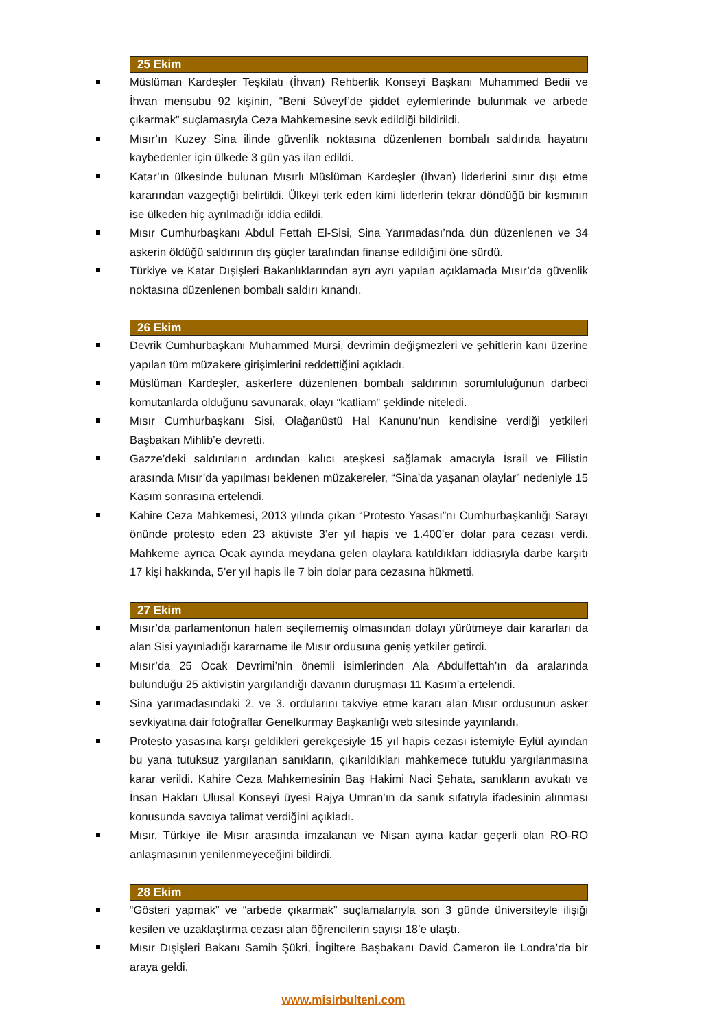25 Ekim
Müslüman Kardeşler Teşkilatı (İhvan) Rehberlik Konseyi Başkanı Muhammed Bedii ve İhvan mensubu 92 kişinin, “Beni Süveyf’de şiddet eylemlerinde bulunmak ve arbede çıkarmak” suçlamasıyla Ceza Mahkemesine sevk edildiği bildirildi.
Mısır’ın Kuzey Sina ilinde güvenlik noktasına düzenlenen bombalı saldırıda hayatını kaybedenler için ülkede 3 gün yas ilan edildi.
Katar’ın ülkesinde bulunan Mısırlı Müslüman Kardeşler (İhvan) liderlerini sınır dışı etme kararından vazgeçtiği belirtildi. Ülkeyi terk eden kimi liderlerin tekrar döndüğü bir kısmının ise ülkeden hiç ayrılmadığı iddia edildi.
Mısır Cumhurbaşkanı Abdul Fettah El-Sisi, Sina Yarımadası’nda dün düzenlenen ve 34 askerin öldüğü saldırının dış güçler tarafından finanse edildiğini öne sürdü.
Türkiye ve Katar Dışişleri Bakanlıklarından ayrı ayrı yapılan açıklamada Mısır’da güvenlik noktasına düzenlenen bombalı saldırı kınandı.
26 Ekim
Devrik Cumhurbaşkanı Muhammed Mursi, devrimin değişmezleri ve şehitlerin kanı üzerine yapılan tüm müzakere girişimlerini reddettiğini açıkladı.
Müslüman Kardeşler, askerlere düzenlenen bombalı saldırının sorumluluğunun darbeci komutanlarda olduğunu savunarak, olayı “katliam” şeklinde niteledi.
Mısır Cumhurbaşkanı Sisi, Olağanüstü Hal Kanunu’nun kendisine verdiği yetkileri Başbakan Mihlib’e devretti.
Gazze’deki saldırıların ardından kalıcı ateşkesi sağlamak amacıyla İsrail ve Filistin arasında Mısır’da yapılması beklenen müzakereler, “Sina’da yaşanan olaylar” nedeniyle 15 Kasım sonrasına ertelendi.
Kahire Ceza Mahkemesi, 2013 yılında çıkan “Protesto Yasası”nı Cumhurbaşkanlığı Sarayı önünde protesto eden 23 aktiviste 3’er yıl hapis ve 1.400’er dolar para cezası verdi. Mahkeme ayrıca Ocak ayında meydana gelen olaylara katıldıkları iddiasıyla darbe karşıtı 17 kişi hakkında, 5’er yıl hapis ile 7 bin dolar para cezasına hükmetti.
27 Ekim
Mısır’da parlamentonun halen seçilememiş olmasından dolayı yürütmeye dair kararları da alan Sisi yayınladığı kararname ile Mısır ordusuna geniş yetkiler getirdi.
Mısır’da 25 Ocak Devrimi’nin önemli isimlerinden Ala Abdulfettah’ın da aralarında bulunduğu 25 aktivistin yargılandığı davanın duruşması 11 Kasım’a ertelendi.
Sina yarımadasındaki 2. ve 3. ordularını takviye etme kararı alan Mısır ordusunun asker sevkiyatına dair fotoğraflar Genelkurmay Başkanlığı web sitesinde yayınlandı.
Protesto yasasına karşı geldikleri gerekçesiyle 15 yıl hapis cezası istemiyle Eylül ayından bu yana tutuksuz yargılanan sanıkların, çıkarıldıkları mahkemece tutuklu yargılanmasına karar verildi. Kahire Ceza Mahkemesinin Baş Hakimi Naci Şehata, sanıkların avukatı ve İnsan Hakları Ulusal Konseyi üyesi Rajya Umran’ın da sanık sıfatıyla ifadesinin alınması konusunda savcıya talimat verdiğini açıkladı.
Mısır, Türkiye ile Mısır arasında imzalanan ve Nisan ayına kadar geçerli olan RO-RO anlaşmasının yenilenmeyeceğini bildirdi.
28 Ekim
“Gösteri yapmak” ve “arbede çıkarmak” suçlamalarıyla son 3 günde üniversiteyle ilişiği kesilen ve uzaklaştırma cezası alan öğrencilerin sayısı 18’e ulaştı.
Mısır Dışişleri Bakanı Samih Şükri, İngiltere Başbakanı David Cameron ile Londra’da bir araya geldi.
www.misirbulteni.com